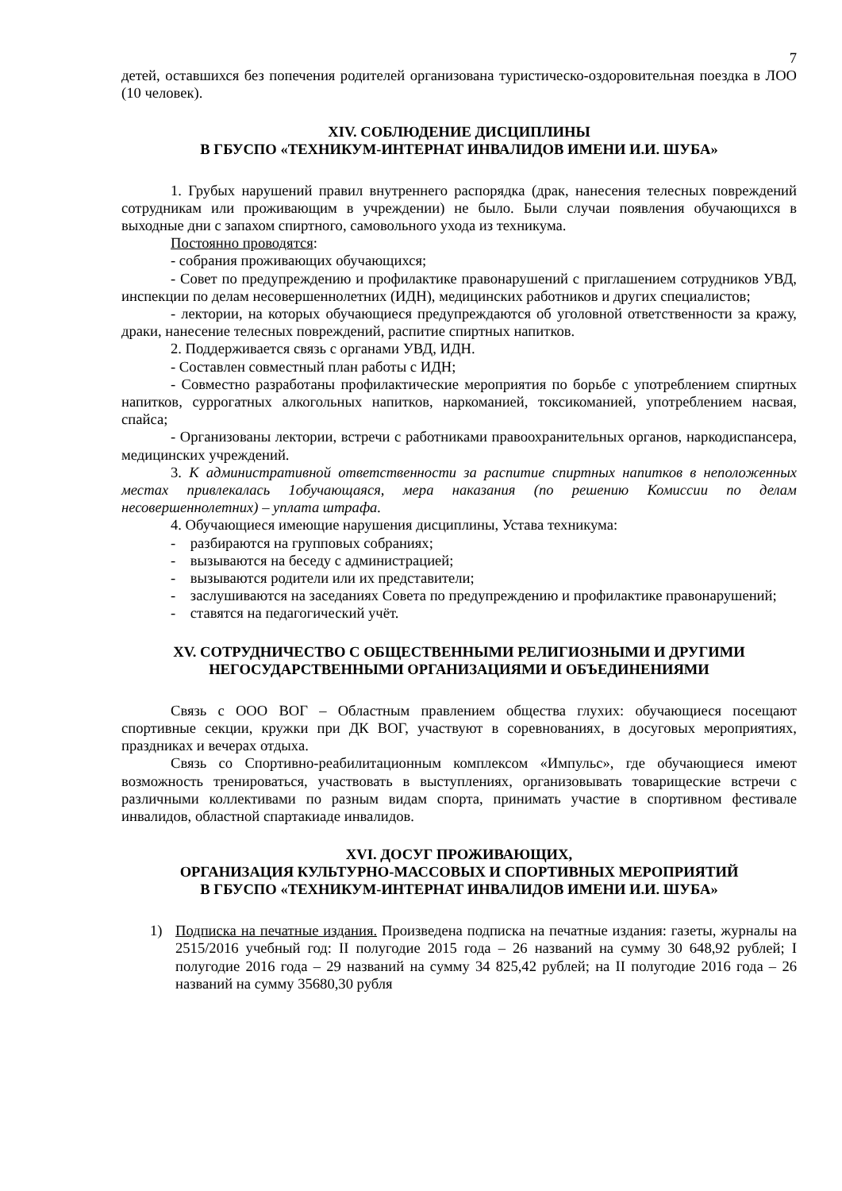7
детей, оставшихся без попечения родителей организована туристическо-оздоровительная поездка в ЛОО (10 человек).
XIV. СОБЛЮДЕНИЕ ДИСЦИПЛИНЫ
В ГБУСПО «ТЕХНИКУМ-ИНТЕРНАТ ИНВАЛИДОВ ИМЕНИ И.И. ШУБА»
1. Грубых нарушений правил внутреннего распорядка (драк, нанесения телесных повреждений сотрудникам или проживающим в учреждении) не было. Были случаи появления обучающихся в выходные дни с запахом спиртного, самовольного ухода из техникума.
Постоянно проводятся:
- собрания проживающих обучающихся;
- Совет по предупреждению и профилактике правонарушений с приглашением сотрудников УВД, инспекции по делам несовершеннолетних (ИДН), медицинских работников и других специалистов;
- лектории, на которых обучающиеся предупреждаются об уголовной ответственности за кражу, драки, нанесение телесных повреждений, распитие спиртных напитков.
2. Поддерживается связь с органами УВД, ИДН.
- Составлен совместный план работы с ИДН;
- Совместно разработаны профилактические мероприятия по борьбе с употреблением спиртных напитков, суррогатных алкогольных напитков, наркоманией, токсикоманией, употреблением насвая, спайса;
- Организованы лектории, встречи с работниками правоохранительных органов, наркодиспансера, медицинских учреждений.
3. К административной ответственности за распитие спиртных напитков в неположенных местах привлекалась 1обучающаяся, мера наказания (по решению Комиссии по делам несовершеннолетних) – уплата штрафа.
4. Обучающиеся имеющие нарушения дисциплины, Устава техникума:
- разбираются на групповых собраниях;
- вызываются на беседу с администрацией;
- вызываются родители или их представители;
- заслушиваются на заседаниях Совета по предупреждению и профилактике правонарушений;
- ставятся на педагогический учёт.
XV. СОТРУДНИЧЕСТВО С ОБЩЕСТВЕННЫМИ РЕЛИГИОЗНЫМИ И ДРУГИМИ
НЕГОСУДАРСТВЕННЫМИ ОРГАНИЗАЦИЯМИ И ОБЪЕДИНЕНИЯМИ
Связь с ООО ВОГ – Областным правлением общества глухих: обучающиеся посещают спортивные секции, кружки при ДК ВОГ, участвуют в соревнованиях, в досуговых мероприятиях, праздниках и вечерах отдыха.
Связь со Спортивно-реабилитационным комплексом «Импульс», где обучающиеся имеют возможность тренироваться, участвовать в выступлениях, организовывать товарищеские встречи с различными коллективами по разным видам спорта, принимать участие в спортивном фестивале инвалидов, областной спартакиаде инвалидов.
XVI. ДОСУГ ПРОЖИВАЮЩИХ,
ОРГАНИЗАЦИЯ КУЛЬТУРНО-МАССОВЫХ И СПОРТИВНЫХ МЕРОПРИЯТИЙ
В ГБУСПО «ТЕХНИКУМ-ИНТЕРНАТ ИНВАЛИДОВ ИМЕНИ И.И. ШУБА»
1) Подписка на печатные издания. Произведена подписка на печатные издания: газеты, журналы на 2515/2016 учебный год: II полугодие 2015 года – 26 названий на сумму 30 648,92 рублей; I полугодие 2016 года – 29 названий на сумму 34 825,42 рублей; на II полугодие 2016 года – 26 названий на сумму 35680,30 рубля